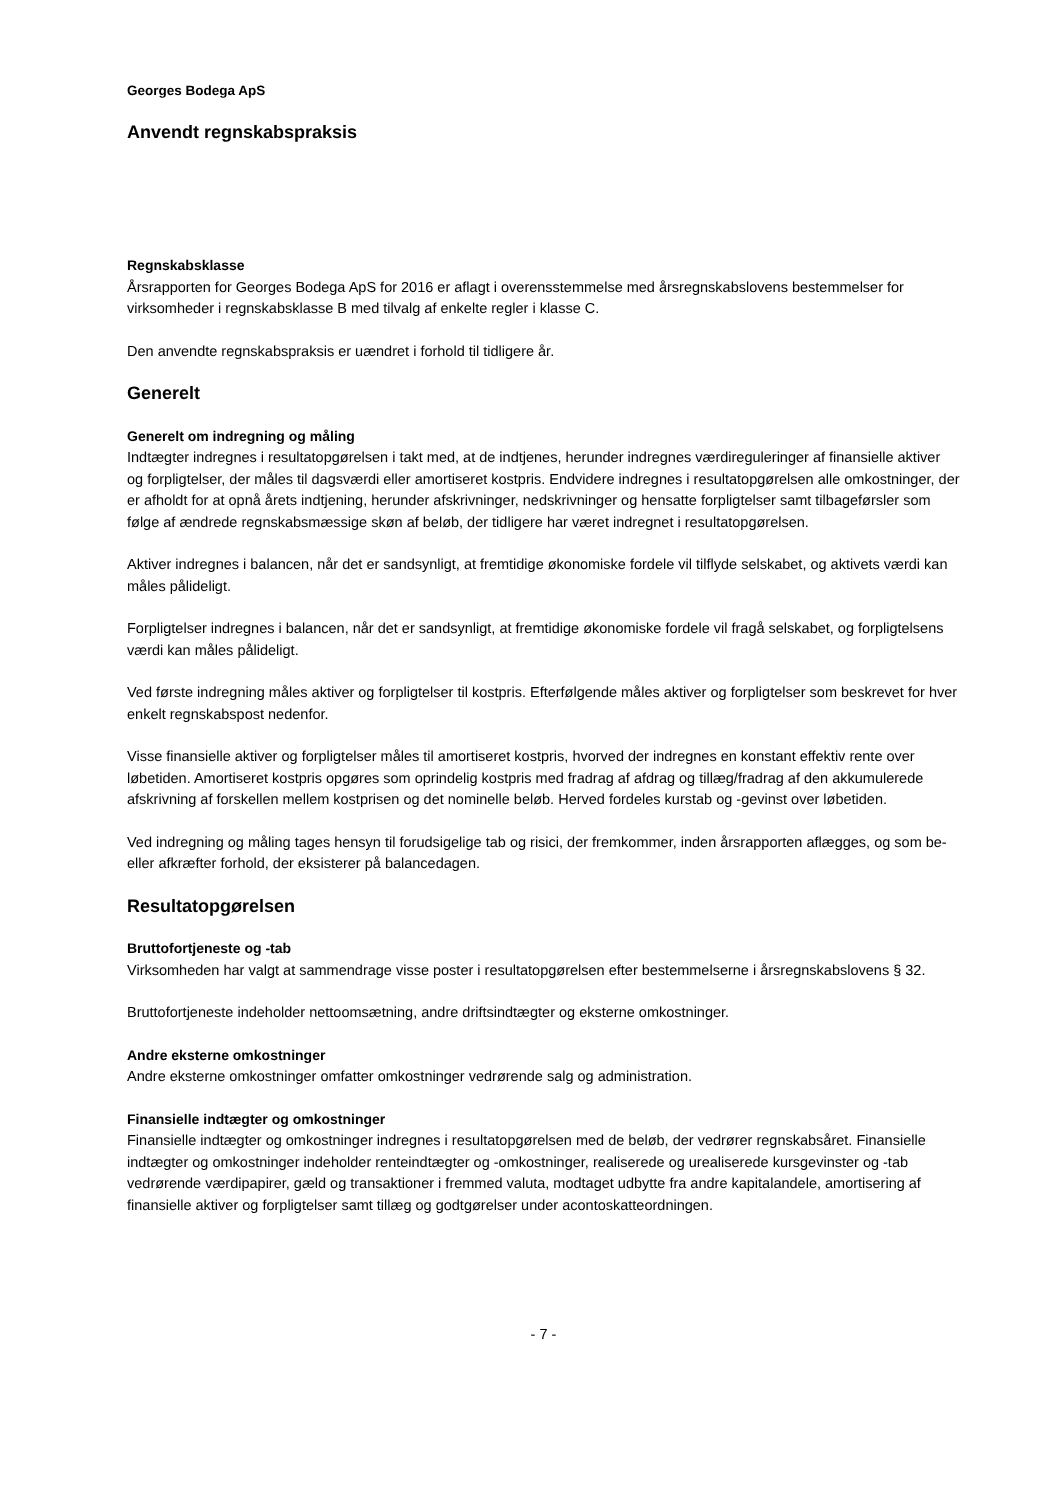Georges Bodega ApS
Anvendt regnskabspraksis
Regnskabsklasse
Årsrapporten for Georges Bodega ApS for 2016 er aflagt i overensstemmelse med årsregnskabslovens bestemmelser for virksomheder i regnskabsklasse B med tilvalg af enkelte regler i klasse C.
Den anvendte regnskabspraksis er uændret i forhold til tidligere år.
Generelt
Generelt om indregning og måling
Indtægter indregnes i resultatopgørelsen i takt med, at de indtjenes, herunder indregnes værdireguleringer af finansielle aktiver og forpligtelser, der måles til dagsværdi eller amortiseret kostpris. Endvidere indregnes i resultatopgørelsen alle omkostninger, der er afholdt for at opnå årets indtjening, herunder afskrivninger, nedskrivninger og hensatte forpligtelser samt tilbageførsler som følge af ændrede regnskabsmæssige skøn af beløb, der tidligere har været indregnet i resultatopgørelsen.
Aktiver indregnes i balancen, når det er sandsynligt, at fremtidige økonomiske fordele vil tilflyde selskabet, og aktivets værdi kan måles pålideligt.
Forpligtelser indregnes i balancen, når det er sandsynligt, at fremtidige økonomiske fordele vil fragå selskabet, og forpligtelsens værdi kan måles pålideligt.
Ved første indregning måles aktiver og forpligtelser til kostpris. Efterfølgende måles aktiver og forpligtelser som beskrevet for hver enkelt regnskabspost nedenfor.
Visse finansielle aktiver og forpligtelser måles til amortiseret kostpris, hvorved der indregnes en konstant effektiv rente over løbetiden. Amortiseret kostpris opgøres som oprindelig kostpris med fradrag af afdrag og tillæg/fradrag af den akkumulerede afskrivning af forskellen mellem kostprisen og det nominelle beløb. Herved fordeles kurstab og -gevinst over løbetiden.
Ved indregning og måling tages hensyn til forudsigelige tab og risici, der fremkommer, inden årsrapporten aflægges, og som be- eller afkræfter forhold, der eksisterer på balancedagen.
Resultatopgørelsen
Bruttofortjeneste og -tab
Virksomheden har valgt at sammendrage visse poster i resultatopgørelsen efter bestemmelserne i årsregnskabslovens § 32.
Bruttofortjeneste indeholder nettoomsætning, andre driftsindtægter og eksterne omkostninger.
Andre eksterne omkostninger
Andre eksterne omkostninger omfatter omkostninger vedrørende salg og administration.
Finansielle indtægter og omkostninger
Finansielle indtægter og omkostninger indregnes i resultatopgørelsen med de beløb, der vedrører regnskabsåret. Finansielle indtægter og omkostninger indeholder renteindtægter og -omkostninger, realiserede og urealiserede kursgevinster og -tab vedrørende værdipapirer, gæld og transaktioner i fremmed valuta, modtaget udbytte fra andre kapitalandele, amortisering af finansielle aktiver og forpligtelser samt tillæg og godtgørelser under acontoskatteordningen.
- 7 -